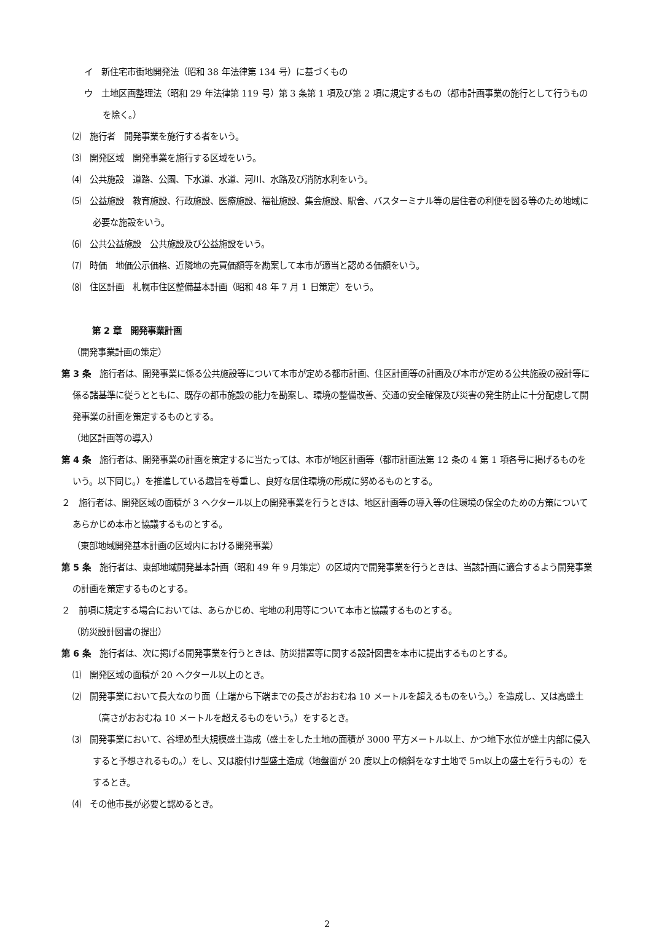イ　新住宅市街地開発法（昭和 38 年法律第 134 号）に基づくもの
ウ　土地区画整理法（昭和 29 年法律第 119 号）第 3 条第 1 項及び第 2 項に規定するもの（都市計画事業の施行として行うものを除く。）
⑵　施行者　開発事業を施行する者をいう。
⑶　開発区域　開発事業を施行する区域をいう。
⑷　公共施設　道路、公園、下水道、水道、河川、水路及び消防水利をいう。
⑸　公益施設　教育施設、行政施設、医療施設、福祉施設、集会施設、駅舎、バスターミナル等の居住者の利便を図る等のため地域に必要な施設をいう。
⑹　公共公益施設　公共施設及び公益施設をいう。
⑺　時価　地価公示価格、近隣地の売買価額等を勘案して本市が適当と認める価額をいう。
⑻　住区計画　札幌市住区整備基本計画（昭和 48 年 7 月 1 日策定）をいう。
第 2 章　開発事業計画
（開発事業計画の策定）
第 3 条　施行者は、開発事業に係る公共施設等について本市が定める都市計画、住区計画等の計画及び本市が定める公共施設の設計等に係る諸基準に従うとともに、既存の都市施設の能力を勘案し、環境の整備改善、交通の安全確保及び災害の発生防止に十分配慮して開発事業の計画を策定するものとする。
（地区計画等の導入）
第 4 条　施行者は、開発事業の計画を策定するに当たっては、本市が地区計画等（都市計画法第 12 条の 4 第 1 項各号に掲げるものをいう。以下同じ。）を推進している趣旨を尊重し、良好な居住環境の形成に努めるものとする。
２　施行者は、開発区域の面積が 3 ヘクタール以上の開発事業を行うときは、地区計画等の導入等の住環境の保全のための方策についてあらかじめ本市と協議するものとする。
（東部地域開発基本計画の区域内における開発事業）
第 5 条　施行者は、東部地域開発基本計画（昭和 49 年 9 月策定）の区域内で開発事業を行うときは、当該計画に適合するよう開発事業の計画を策定するものとする。
２　前項に規定する場合においては、あらかじめ、宅地の利用等について本市と協議するものとする。
（防災設計図書の提出）
第 6 条　施行者は、次に掲げる開発事業を行うときは、防災措置等に関する設計図書を本市に提出するものとする。
⑴　開発区域の面積が 20 ヘクタール以上のとき。
⑵　開発事業において長大なのり面（上端から下端までの長さがおおむね 10 メートルを超えるものをいう。）を造成し、又は高盛土（高さがおおむね 10 メートルを超えるものをいう。）をするとき。
⑶　開発事業において、谷埋め型大規模盛土造成（盛土をした土地の面積が 3000 平方メートル以上、かつ地下水位が盛土内部に侵入すると予想されるもの。）をし、又は腹付け型盛土造成（地盤面が 20 度以上の傾斜をなす土地で 5ｍ以上の盛土を行うもの）をするとき。
⑷　その他市長が必要と認めるとき。
2